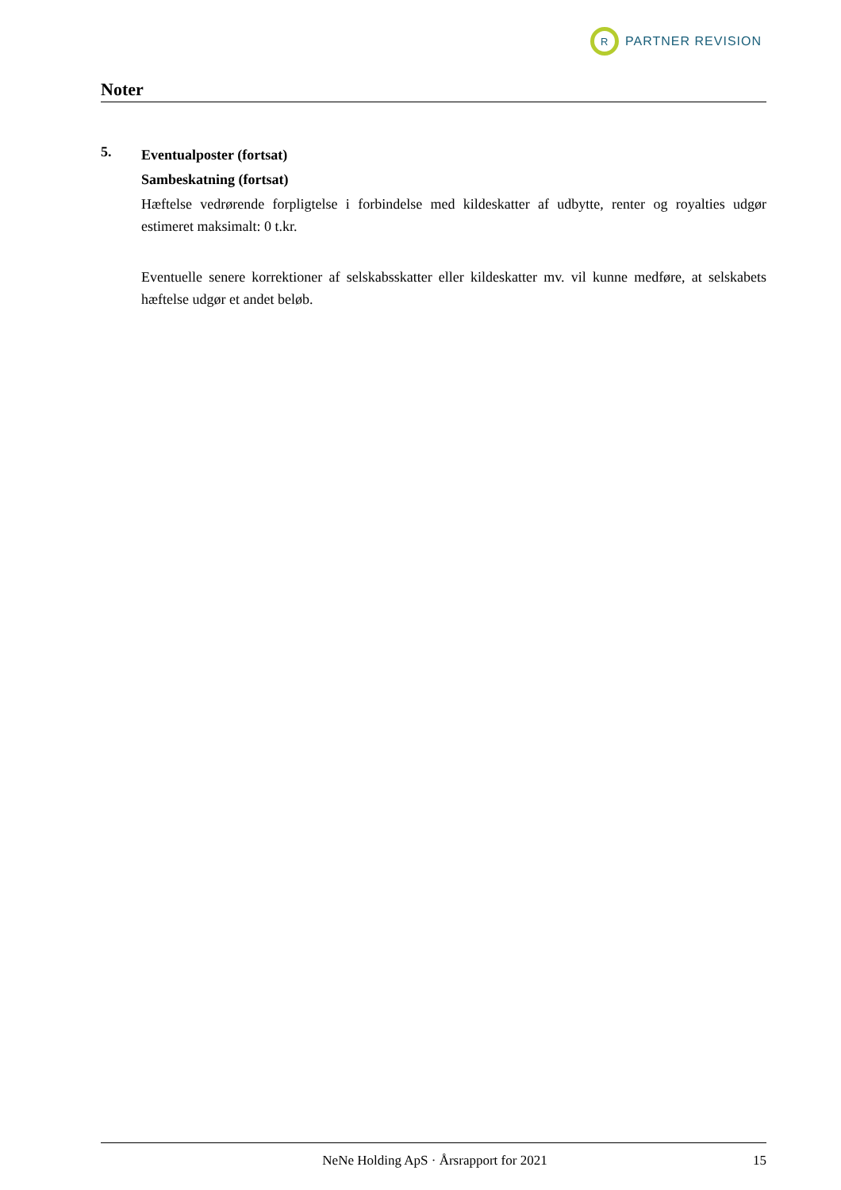R
PARTNER REVISION
Noter
5.
Eventualposter (fortsat)
Sambeskatning (fortsat)
Hæftelse vedrørende forpligtelse i forbindelse med kildeskatter af udbytte, renter og royalties udgør estimeret maksimalt: 0 t.kr.
Eventuelle senere korrektioner af selskabsskatter eller kildeskatter mv. vil kunne medføre, at selskabets hæftelse udgør et andet beløb.
NeNe Holding ApS · Årsrapport for 2021 15